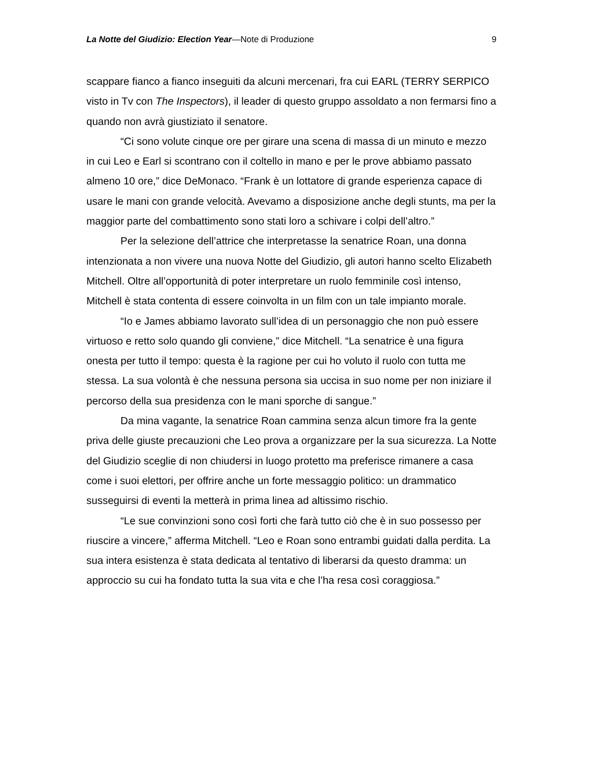La Notte del Giudizio: Election Year—Note di Produzione 9
scappare fianco a fianco inseguiti da alcuni mercenari, fra cui EARL (TERRY SERPICO visto in Tv con The Inspectors), il leader di questo gruppo assoldato a non fermarsi fino a quando non avrà giustiziato il senatore.
“Ci sono volute cinque ore per girare una scena di massa di un minuto e mezzo in cui Leo e Earl si scontrano con il coltello in mano e per le prove abbiamo passato almeno 10 ore,” dice DeMonaco. “Frank è un lottatore di grande esperienza capace di usare le mani con grande velocità. Avevamo a disposizione anche degli stunts, ma per la maggior parte del combattimento sono stati loro a schivare i colpi dell’altro.”
Per la selezione dell’attrice che interpretasse la senatrice Roan, una donna intenzionata a non vivere una nuova Notte del Giudizio, gli autori hanno scelto Elizabeth Mitchell. Oltre all’opportunità di poter interpretare un ruolo femminile così intenso, Mitchell è stata contenta di essere coinvolta in un film con un tale impianto morale.
“Io e James abbiamo lavorato sull’idea di un personaggio che non può essere virtuoso e retto solo quando gli conviene,” dice Mitchell. “La senatrice è una figura onesta per tutto il tempo: questa è la ragione per cui ho voluto il ruolo con tutta me stessa. La sua volontà è che nessuna persona sia uccisa in suo nome per non iniziare il percorso della sua presidenza con le mani sporche di sangue.”
Da mina vagante, la senatrice Roan cammina senza alcun timore fra la gente priva delle giuste precauzioni che Leo prova a organizzare per la sua sicurezza. La Notte del Giudizio sceglie di non chiudersi in luogo protetto ma preferisce rimanere a casa come i suoi elettori, per offrire anche un forte messaggio politico: un drammatico susseguirsi di eventi la metterà in prima linea ad altissimo rischio.
“Le sue convinzioni sono così forti che farà tutto ciò che è in suo possesso per riuscire a vincere,” afferma Mitchell. “Leo e Roan sono entrambi guidati dalla perdita. La sua intera esistenza è stata dedicata al tentativo di liberarsi da questo dramma: un approccio su cui ha fondato tutta la sua vita e che l’ha resa così coraggiosa.”